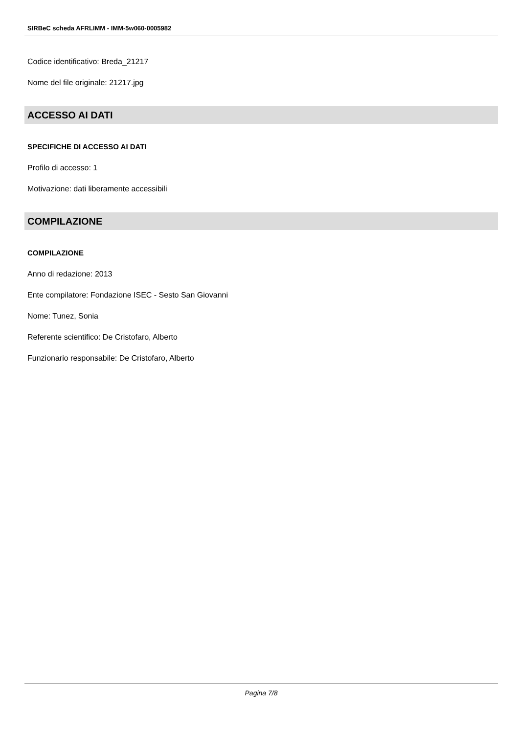SIRBeC scheda AFRLIMM - IMM-5w060-0005982
Codice identificativo: Breda_21217
Nome del file originale: 21217.jpg
ACCESSO AI DATI
SPECIFICHE DI ACCESSO AI DATI
Profilo di accesso: 1
Motivazione: dati liberamente accessibili
COMPILAZIONE
COMPILAZIONE
Anno di redazione: 2013
Ente compilatore: Fondazione ISEC - Sesto San Giovanni
Nome: Tunez, Sonia
Referente scientifico: De Cristofaro, Alberto
Funzionario responsabile: De Cristofaro, Alberto
Pagina 7/8